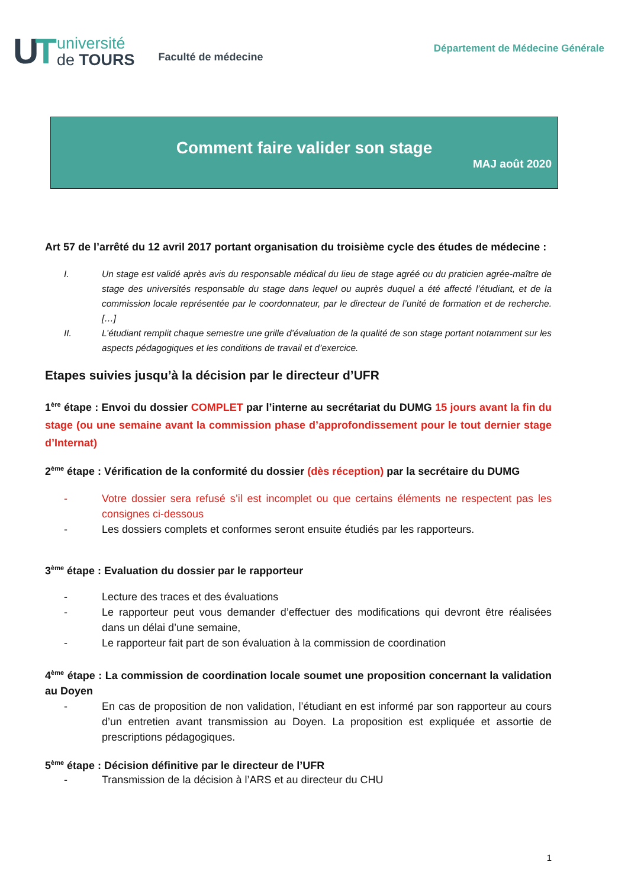UT
université
de TOURS
Faculté de médecine
Département de Médecine Générale
Comment faire valider son stage
MAJ août 2020
Art 57 de l’arrêté du 12 avril 2017 portant organisation du troisième cycle des études de médecine :
I. Un stage est validé après avis du responsable médical du lieu de stage agréé ou du praticien agrée-maître de stage des universités responsable du stage dans lequel ou auprès duquel a été affecté l’étudiant, et de la commission locale représentée par le coordonnateur, par le directeur de l’unité de formation et de recherche. […]
II. L’étudiant remplit chaque semestre une grille d’évaluation de la qualité de son stage portant notamment sur les aspects pédagogiques et les conditions de travail et d’exercice.
Etapes suivies jusqu’à la décision par le directeur d’UFR
1<sup>ère</sup> étape : Envoi du dossier COMPLET par l’interne au secrétariat du DUMG 15 jours avant la fin du stage (ou une semaine avant la commission phase d’approfondissement pour le tout dernier stage d’Internat)
2<sup>ème</sup> étape : Vérification de la conformité du dossier (dès réception) par la secrétaire du DUMG
- Votre dossier sera refusé s’il est incomplet ou que certains éléments ne respectent pas les consignes ci-dessous
- Les dossiers complets et conformes seront ensuite étudiés par les rapporteurs.
3<sup>ème</sup> étape : Evaluation du dossier par le rapporteur
- Lecture des traces et des évaluations
- Le rapporteur peut vous demander d’effectuer des modifications qui devront être réalisées dans un délai d’une semaine,
- Le rapporteur fait part de son évaluation à la commission de coordination
4<sup>ème</sup> étape : La commission de coordination locale soumet une proposition concernant la validation au Doyen
- En cas de proposition de non validation, l’étudiant en est informé par son rapporteur au cours d’un entretien avant transmission au Doyen. La proposition est expliquée et assortie de prescriptions pédagogiques.
5<sup>ème</sup> étape : Décision définitive par le directeur de l’UFR
- Transmission de la décision à l’ARS et au directeur du CHU
1